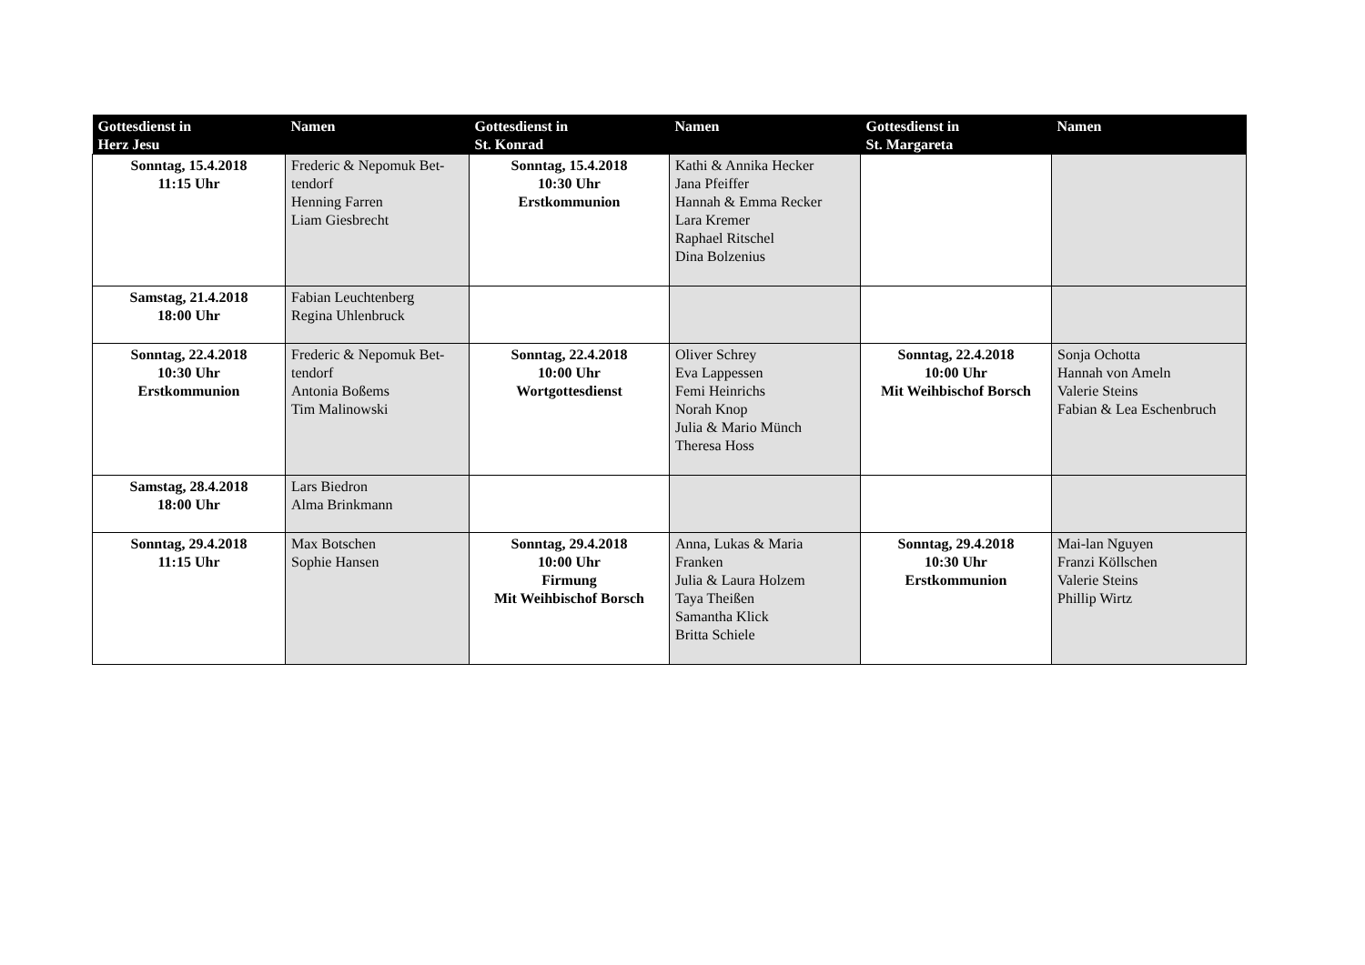| Gottesdienst in Herz Jesu | Namen | Gottesdienst in St. Konrad | Namen | Gottesdienst in St. Margareta | Namen |
| --- | --- | --- | --- | --- | --- |
| Sonntag, 15.4.2018 11:15 Uhr | Frederic & Nepomuk Bet- tendorf Henning Farren Liam Giesbrecht | Sonntag, 15.4.2018 10:30 Uhr Erstkommunion | Kathi & Annika Hecker Jana Pfeiffer Hannah & Emma Recker Lara Kremer Raphael Ritschel Dina Bolzenius | | |
| Samstag, 21.4.2018 18:00 Uhr | Fabian Leuchtenberg Regina Uhlenbruck | | | | |
| Sonntag, 22.4.2018 10:30 Uhr Erstkommunion | Frederic & Nepomuk Bet- tendorf Antonia Boßems Tim Malinowski | Sonntag, 22.4.2018 10:00 Uhr Wortgottesdienst | Oliver Schrey Eva Lappessen Femi Heinrichs Norah Knop Julia & Mario Münch Theresa Hoss | Sonntag, 22.4.2018 10:00 Uhr Mit Weihbischof Borsch | Sonja Ochotta Hannah von Ameln Valerie Steins Fabian & Lea Eschenbruch |
| Samstag, 28.4.2018 18:00 Uhr | Lars Biedron Alma Brinkmann | | | | |
| Sonntag, 29.4.2018 11:15 Uhr | Max Botschen Sophie Hansen | Sonntag, 29.4.2018 10:00 Uhr Firmung Mit Weihbischof Borsch | Anna, Lukas & Maria Franken Julia & Laura Holzem Taya Theißen Samantha Klick Britta Schiele | Sonntag, 29.4.2018 10:30 Uhr Erstkommunion | Mai-lan Nguyen Franzi Köllschen Valerie Steins Phillip Wirtz |